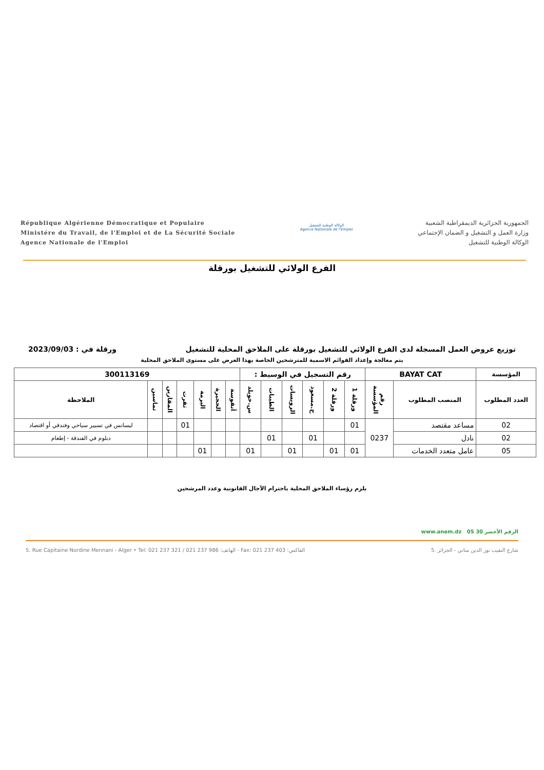République Algérienne Démocratique et Populaire
Ministére du Travail, de l'Emploi et de La Sécurité Sociale
Agence Nationale de l'Emploi
الوكالة الوطنية للتشغيل
Agence Nationale de l'Emploi
الجمهورية الجزائرية الديمقراطية الشعبية
وزارة العمل و التشغيل و الضمان الإجتماعي
الوكالة الوطنية للتشغيل
الفرع الولائي للتشغيل بورقلة
توزيع عروض العمل المسجلة لدى الفرع الولائي للتشغيل بورقلة على الملاحق المحلية للتشغيل ورقلة في : 2023/09/03
يتم معالجة وإعداد القوائم الاسمية للمترشحين الخاصة بهذا العرض على مستوى الملاحق المحلية
| المؤسسة | BAYAT CAT | | رقم التسجيل في الوسيط : | | | | | | 300113169 | | | | | | |
| العدد المطلوب | المنصب المطلوب | رقم المؤسسة | ورقلة 1 | ورقلة 2 | ح.مسعود | الرويسات | الطيبات | س.خويلد | أنقوسة | الحجيرة | البرمة | تقرت | المقارين | تماسين | الملاحظة |
| 02 | مساعد مقتصد | 0237 | 01 | | | | | | | | | 01 | | | ليسانس في تسيير سياحي وفندقي أو اقتصاد |
| 02 | نادل | | | | 01 | | 01 | | | | | | | | دبلوم في الفندقة - إطعام |
| 05 | عامل متعدد الخدمات | | 01 | 01 | | 01 | | 01 | | | 01 | | | | |
يلزم رؤساء الملاحق المحلية باحترام الآجال القانونية وعدد المرشحين
www.anem.dz الرقم الأخضر 30 05
5. Rue Capitaine Nordine Mennani - Alger • Tel: 021 237 321 / 021 237 986 :الهاتف - Fax: 021 237 403 :الفاكس 5. شارع النقيب نور الدين مناني - الجزائر